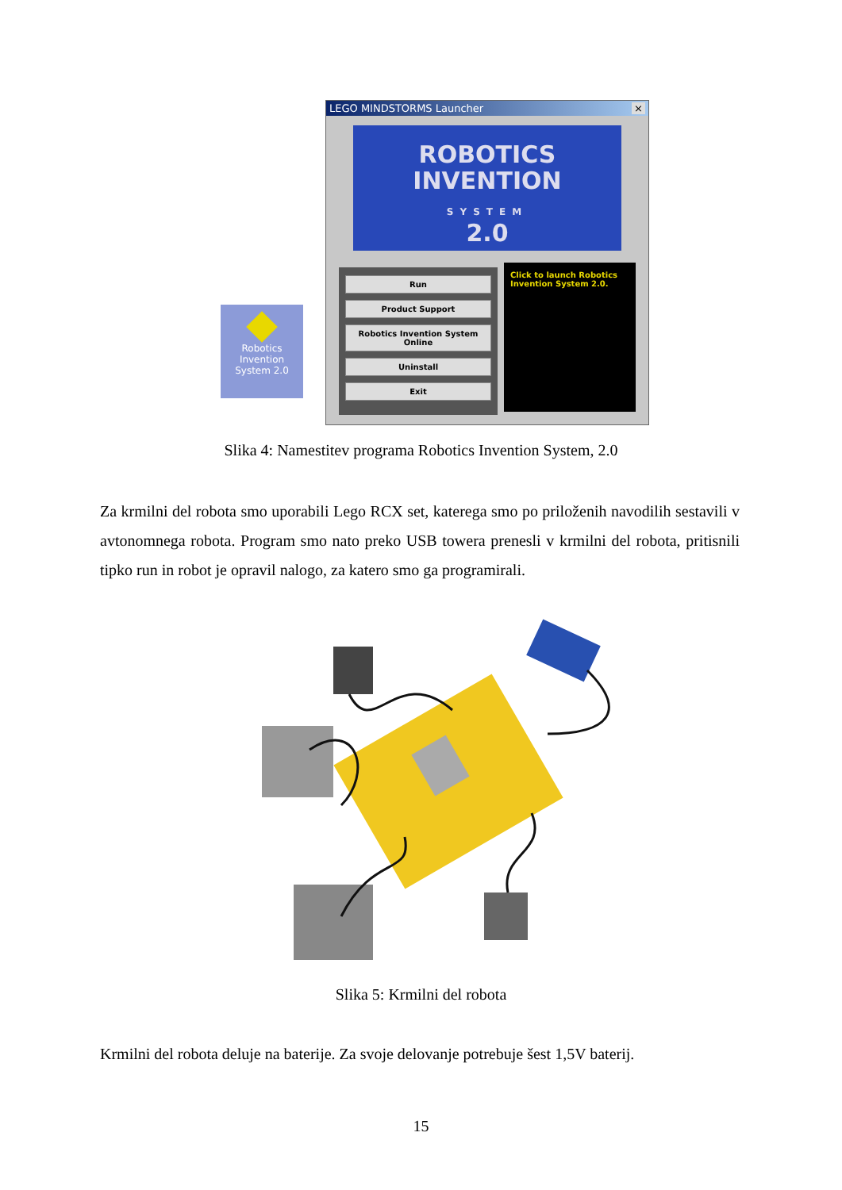Robotics
Invention
System 2.0
LEGO MINDSTORMS Launcher ×
ROBOTICS
INVENTION
SYSTEM
2.0
Run
Product Support
Robotics Invention System Online
Uninstall
Exit
Click to launch Robotics Invention System 2.0.
Slika 4: Namestitev programa Robotics Invention System, 2.0
Za krmilni del robota smo uporabili Lego RCX set, katerega smo po priloženih navodilih sestavili v avtonomnega robota. Program smo nato preko USB towera prenesli v krmilni del robota, pritisnili tipko run in robot je opravil nalogo, za katero smo ga programirali.
Slika 5: Krmilni del robota
Krmilni del robota deluje na baterije. Za svoje delovanje potrebuje šest 1,5V baterij.
15